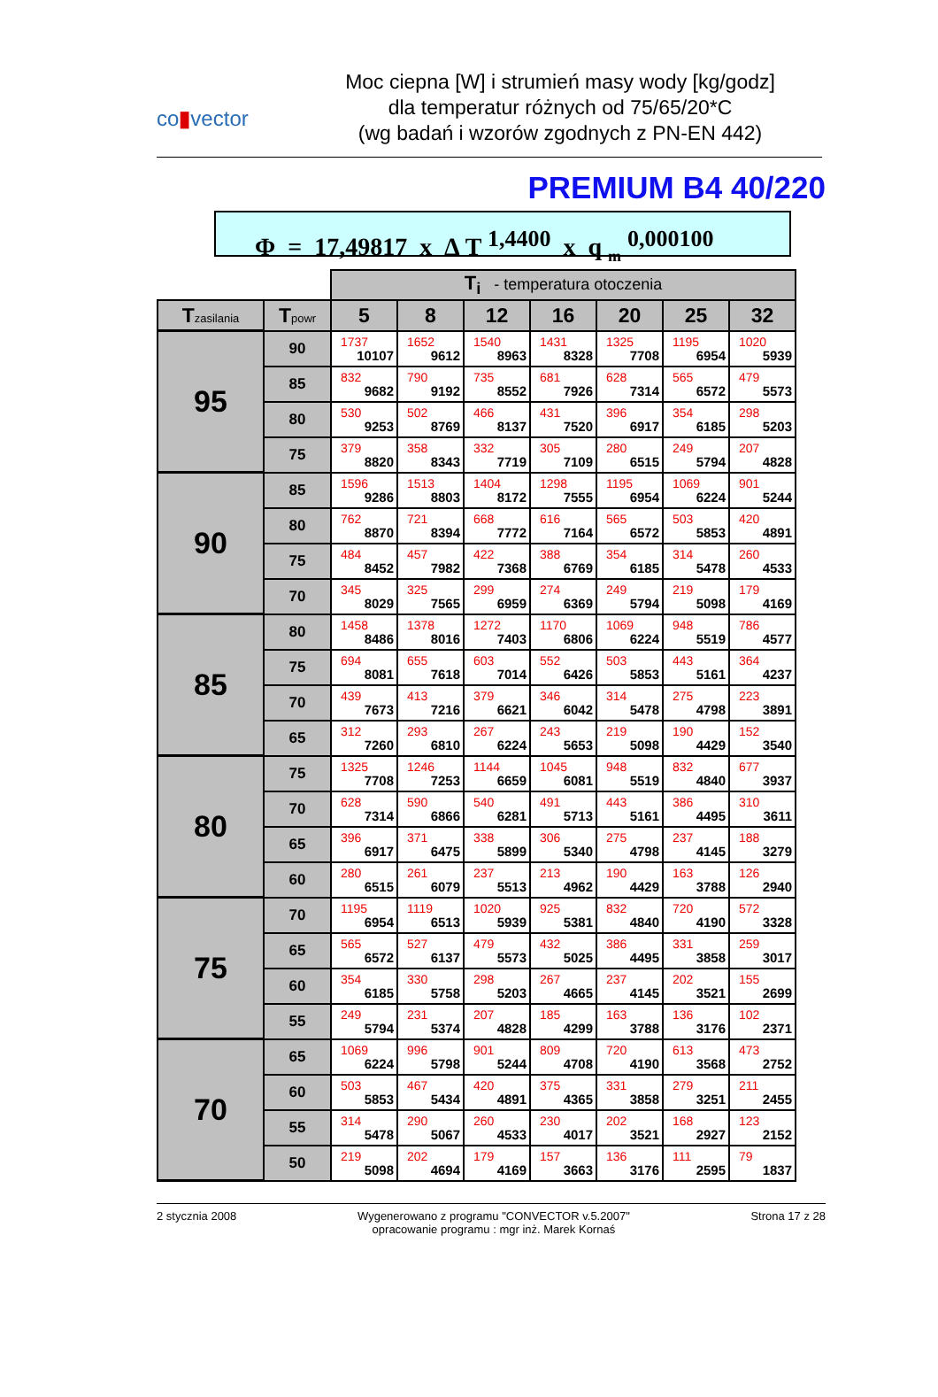co▮vector
Moc ciepna [W] i strumień masy wody [kg/godz]
dla temperatur różnych od 75/65/20*C
(wg badań i wzorów zgodnych z PN-EN 442)
PREMIUM B4 40/220
Φ = 17,49817 x ∆ T <sup>1,4400</sup> x q <sub>m</sub> <sup>0,000100</sup>
| | | T<sub>i</sub> - temperatura otoczenia | | | | | | |
| T zasilania | T powr | 5 | 8 | 12 | 16 | 20 | 25 | 32 |
| 95 | 90 | 1737 10107 | 1652 9612 | 1540 8963 | 1431 8328 | 1325 7708 | 1195 6954 | 1020 5939 |
| | 85 | 832 9682 | 790 9192 | 735 8552 | 681 7926 | 628 7314 | 565 6572 | 479 5573 |
| | 80 | 530 9253 | 502 8769 | 466 8137 | 431 7520 | 396 6917 | 354 6185 | 298 5203 |
| | 75 | 379 8820 | 358 8343 | 332 7719 | 305 7109 | 280 6515 | 249 5794 | 207 4828 |
| 90 | 85 | 1596 9286 | 1513 8803 | 1404 8172 | 1298 7555 | 1195 6954 | 1069 6224 | 901 5244 |
| | 80 | 762 8870 | 721 8394 | 668 7772 | 616 7164 | 565 6572 | 503 5853 | 420 4891 |
| | 75 | 484 8452 | 457 7982 | 422 7368 | 388 6769 | 354 6185 | 314 5478 | 260 4533 |
| | 70 | 345 8029 | 325 7565 | 299 6959 | 274 6369 | 249 5794 | 219 5098 | 179 4169 |
| 85 | 80 | 1458 8486 | 1378 8016 | 1272 7403 | 1170 6806 | 1069 6224 | 948 5519 | 786 4577 |
| | 75 | 694 8081 | 655 7618 | 603 7014 | 552 6426 | 503 5853 | 443 5161 | 364 4237 |
| | 70 | 439 7673 | 413 7216 | 379 6621 | 346 6042 | 314 5478 | 275 4798 | 223 3891 |
| | 65 | 312 7260 | 293 6810 | 267 6224 | 243 5653 | 219 5098 | 190 4429 | 152 3540 |
| 80 | 75 | 1325 7708 | 1246 7253 | 1144 6659 | 1045 6081 | 948 5519 | 832 4840 | 677 3937 |
| | 70 | 628 7314 | 590 6866 | 540 6281 | 491 5713 | 443 5161 | 386 4495 | 310 3611 |
| | 65 | 396 6917 | 371 6475 | 338 5899 | 306 5340 | 275 4798 | 237 4145 | 188 3279 |
| | 60 | 280 6515 | 261 6079 | 237 5513 | 213 4962 | 190 4429 | 163 3788 | 126 2940 |
| 75 | 70 | 1195 6954 | 1119 6513 | 1020 5939 | 925 5381 | 832 4840 | 720 4190 | 572 3328 |
| | 65 | 565 6572 | 527 6137 | 479 5573 | 432 5025 | 386 4495 | 331 3858 | 259 3017 |
| | 60 | 354 6185 | 330 5758 | 298 5203 | 267 4665 | 237 4145 | 202 3521 | 155 2699 |
| | 55 | 249 5794 | 231 5374 | 207 4828 | 185 4299 | 163 3788 | 136 3176 | 102 2371 |
| 70 | 65 | 1069 6224 | 996 5798 | 901 5244 | 809 4708 | 720 4190 | 613 3568 | 473 2752 |
| | 60 | 503 5853 | 467 5434 | 420 4891 | 375 4365 | 331 3858 | 279 3251 | 211 2455 |
| | 55 | 314 5478 | 290 5067 | 260 4533 | 230 4017 | 202 3521 | 168 2927 | 123 2152 |
| | 50 | 219 5098 | 202 4694 | 179 4169 | 157 3663 | 136 3176 | 111 2595 | 79 1837 |
2 stycznia 2008 Wygenerowano z programu "CONVECTOR v.5.2007"
opracowanie programu : mgr inż. Marek Kornaś
Strona 17 z 28